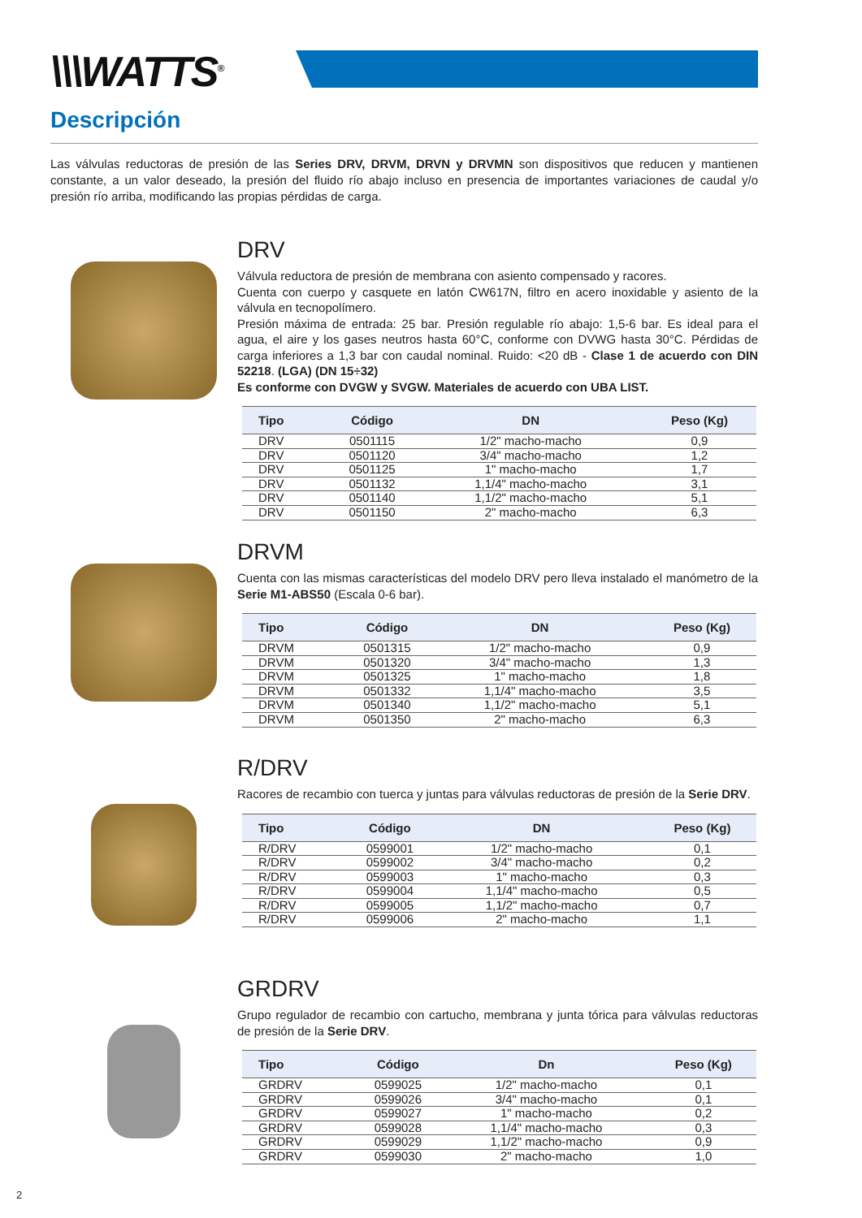\\\WATTS<sup>®</sup>
Descripción
Las válvulas reductoras de presión de las Series DRV, DRVM, DRVN y DRVMN son dispositivos que reducen y mantienen constante, a un valor deseado, la presión del fluido río abajo incluso en presencia de importantes variaciones de caudal y/o presión río arriba, modificando las propias pérdidas de carga.
DRV
Válvula reductora de presión de membrana con asiento compensado y racores.
Cuenta con cuerpo y casquete en latón CW617N, filtro en acero inoxidable y asiento de la válvula en tecnopolímero.
Presión máxima de entrada: 25 bar. Presión regulable río abajo: 1,5-6 bar. Es ideal para el agua, el aire y los gases neutros hasta 60°C, conforme con DVWG hasta 30°C. Pérdidas de carga inferiores a 1,3 bar con caudal nominal. Ruido: <20 dB - Clase 1 de acuerdo con DIN 52218. (LGA) (DN 15÷32)
Es conforme con DVGW y SVGW. Materiales de acuerdo con UBA LIST.
| Tipo | Código | DN | Peso (Kg) |
| --- | --- | --- | --- |
| DRV | 0501115 | 1/2" macho-macho | 0,9 |
| DRV | 0501120 | 3/4" macho-macho | 1,2 |
| DRV | 0501125 | 1" macho-macho | 1,7 |
| DRV | 0501132 | 1,1/4" macho-macho | 3,1 |
| DRV | 0501140 | 1,1/2" macho-macho | 5,1 |
| DRV | 0501150 | 2" macho-macho | 6,3 |
DRVM
Cuenta con las mismas características del modelo DRV pero lleva instalado el manómetro de la Serie M1-ABS50 (Escala 0-6 bar).
| Tipo | Código | DN | Peso (Kg) |
| --- | --- | --- | --- |
| DRVM | 0501315 | 1/2" macho-macho | 0,9 |
| DRVM | 0501320 | 3/4" macho-macho | 1,3 |
| DRVM | 0501325 | 1" macho-macho | 1,8 |
| DRVM | 0501332 | 1,1/4" macho-macho | 3,5 |
| DRVM | 0501340 | 1,1/2" macho-macho | 5,1 |
| DRVM | 0501350 | 2" macho-macho | 6,3 |
R/DRV
Racores de recambio con tuerca y juntas para válvulas reductoras de presión de la Serie DRV.
| Tipo | Código | DN | Peso (Kg) |
| --- | --- | --- | --- |
| R/DRV | 0599001 | 1/2" macho-macho | 0,1 |
| R/DRV | 0599002 | 3/4" macho-macho | 0,2 |
| R/DRV | 0599003 | 1" macho-macho | 0,3 |
| R/DRV | 0599004 | 1,1/4" macho-macho | 0,5 |
| R/DRV | 0599005 | 1,1/2" macho-macho | 0,7 |
| R/DRV | 0599006 | 2" macho-macho | 1,1 |
GRDRV
Grupo regulador de recambio con cartucho, membrana y junta tórica para válvulas reductoras de presión de la Serie DRV.
| Tipo | Código | Dn | Peso (Kg) |
| --- | --- | --- | --- |
| GRDRV | 0599025 | 1/2" macho-macho | 0,1 |
| GRDRV | 0599026 | 3/4" macho-macho | 0,1 |
| GRDRV | 0599027 | 1" macho-macho | 0,2 |
| GRDRV | 0599028 | 1,1/4" macho-macho | 0,3 |
| GRDRV | 0599029 | 1,1/2" macho-macho | 0,9 |
| GRDRV | 0599030 | 2" macho-macho | 1,0 |
2